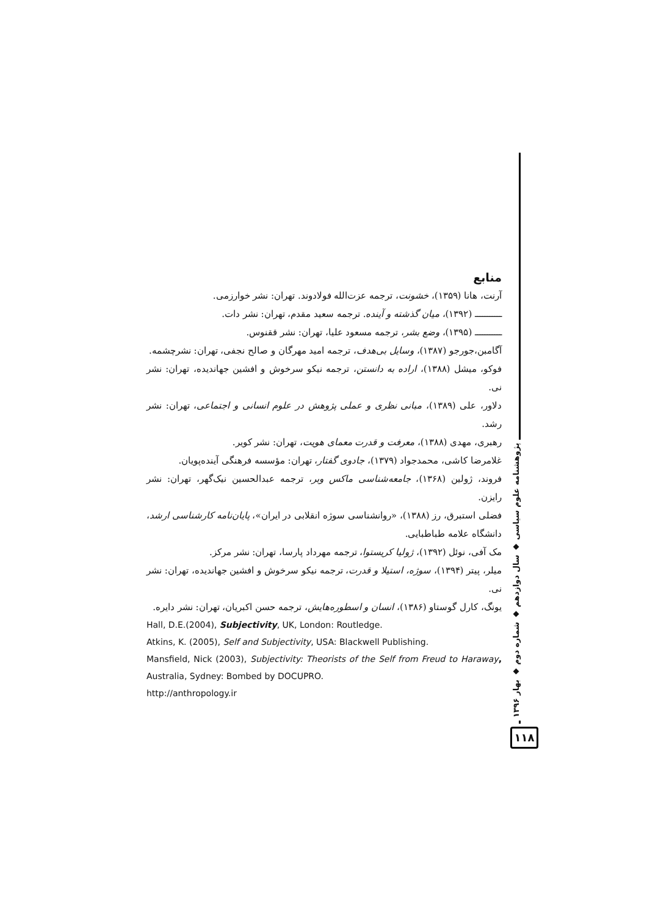پژوهشنامه علوم سیاسی ◆ سال دوازدهم ◆ شماره دوم ◆ بهار ۱۳۹۶
۱۱۸
منابع
آرنت، هانا (۱۳۵۹)، خشونت، ترجمه عزت‌الله فولادوند. تهران: نشر خوارزمی.
ـــــــــــ (۱۳۹۲)، میان گذشته و آینده. ترجمه سعید مقدم، تهران: نشر دات.
ـــــــــــ (۱۳۹۵)، وضع بشر، ترجمه مسعود علیا، تهران: نشر ققنوس.
آگامبن،جورجو (۱۳۸۷)، وسایل بی‌هدف، ترجمه امید مهرگان و صالح نجفی، تهران: نشرچشمه.
فوکو، میشل (۱۳۸۸)، اراده به دانستن، ترجمه نیکو سرخوش و افشین جهاندیده، تهران: نشر نی.
دلاور، علی (۱۳۸۹)، مبانی نظری و عملی پژوهش در علوم انسانی و اجتماعی، تهران: نشر رشد.
رهبری، مهدی (۱۳۸۸)، معرفت و قدرت معمای هویت، تهران: نشر کویر.
غلامرضا کاشی، محمدجواد (۱۳۷۹)، جادوی گفتار، تهران: مؤسسه فرهنگی آینده‌پویان.
فروند، ژولین (۱۳۶۸)، جامعه‌شناسی ماکس وبر، ترجمه عبدالحسین نیک‌گهر، تهران: نشر رایزن.
فضلی استبرق، رز (۱۳۸۸)، «روانشناسی سوژه انقلابی در ایران»، پایان‌نامه کارشناسی ارشد، دانشگاه علامه طباطبایی.
مک آفی، نوئل (۱۳۹۲)، ژولیا کریستوا، ترجمه مهرداد پارسا، تهران: نشر مرکز.
میلر، پیتر (۱۳۹۴)، سوژه، استیلا و قدرت، ترجمه نیکو سرخوش و افشین جهاندیده، تهران: نشر نی.
یونگ، کارل گوستاو (۱۳۸۶)، انسان و اسطوره‌هایش، ترجمه حسن اکبریان، تهران: نشر دایره.
Hall, D.E.(2004), Subjectivity, UK, London: Routledge.
Atkins, K. (2005), Self and Subjectivity, USA: Blackwell Publishing.
Mansfield, Nick (2003), Subjectivity: Theorists of the Self from Freud to Haraway, Australia, Sydney: Bombed by DOCUPRO.
http://anthropology.ir